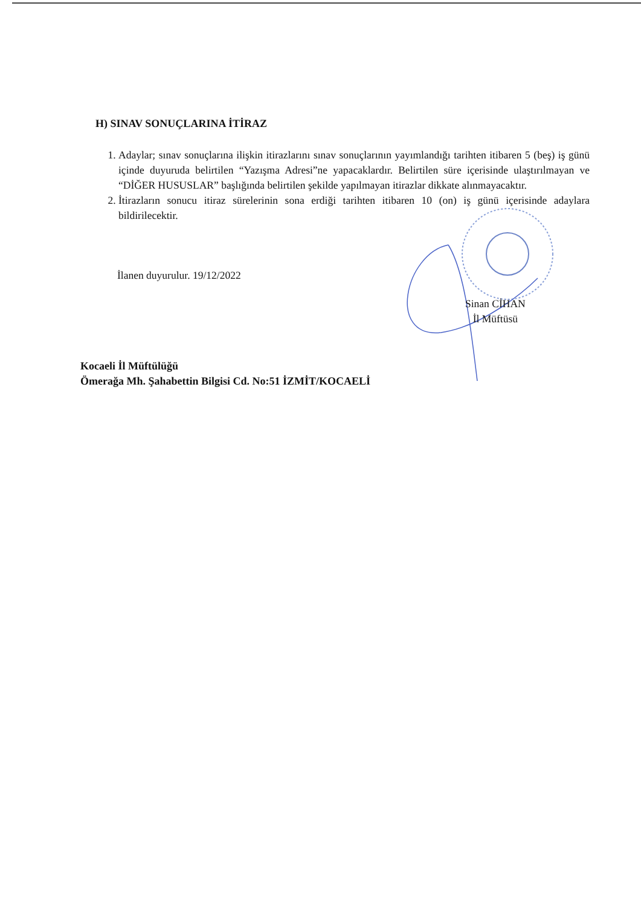H) SINAV SONUÇLARINA İTİRAZ
1. Adaylar; sınav sonuçlarına ilişkin itirazlarını sınav sonuçlarının yayımlandığı tarihten itibaren 5 (beş) iş günü içinde duyuruda belirtilen “Yazışma Adresi”ne yapacaklardır. Belirtilen süre içerisinde ulaştırılmayan ve “DİĞER HUSUSLAR” başlığında belirtilen şekilde yapılmayan itirazlar dikkate alınmayacaktır.
2. İtirazların sonucu itiraz sürelerinin sona erdiği tarihten itibaren 10 (on) iş günü içerisinde adaylara bildirilecektir.
İlanen duyurulur. 19/12/2022
Sinan CİHAN
İl Müftüsü
Kocaeli İl Müftülüğü
Ömerağa Mh. Şahabettin Bilgisi Cd. No:51 İZMİT/KOCAELİ